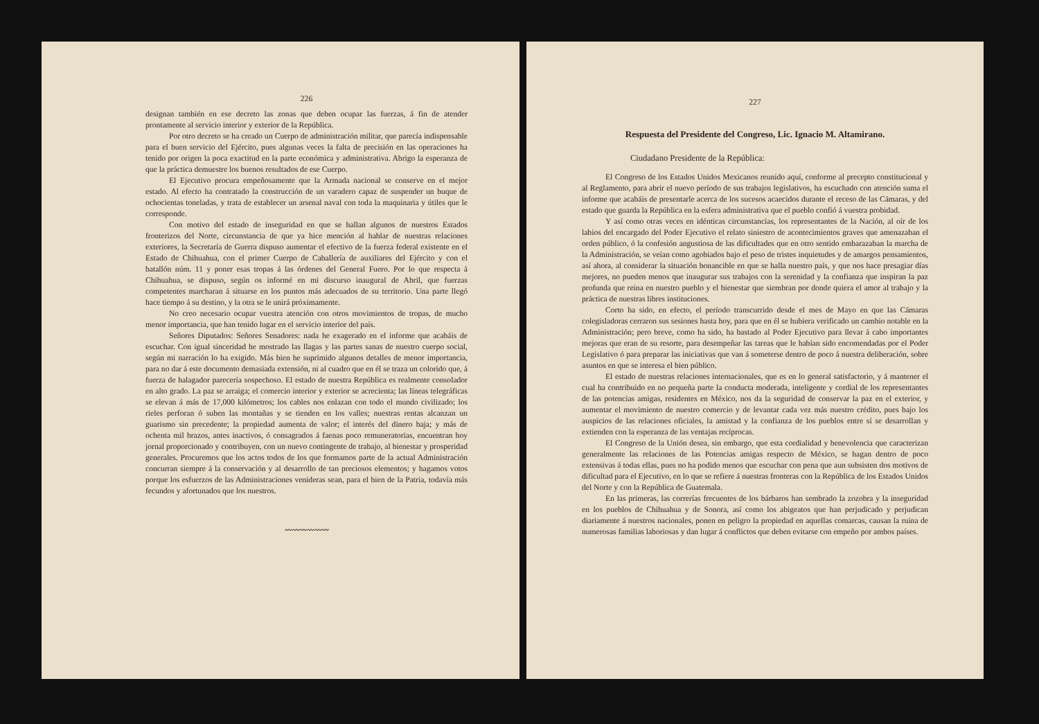226
designan también en ese decreto las zonas que deben ocupar las fuerzas, á fin de atender prontamente al servicio interior y exterior de la República.
Por otro decreto se ha creado un Cuerpo de administración militar, que parecía indispensable para el buen servicio del Ejército, pues algunas veces la falta de precisión en las operaciones ha tenido por origen la poca exactitud en la parte económica y administrativa. Abrigo la esperanza de que la práctica demuestre los buenos resultados de ese Cuerpo.
El Ejecutivo procura empeñosamente que la Armada nacional se conserve en el mejor estado. Al efecto ha contratado la construcción de un varadero capaz de suspender un buque de ochocientas toneladas, y trata de establecer un arsenal naval con toda la maquinaria y útiles que le corresponde.
Con motivo del estado de inseguridad en que se hallan algunos de nuestros Estados fronterizos del Norte, circunstancia de que ya hice mención al hablar de nuestras relaciones exteriores, la Secretaría de Guerra dispuso aumentar el efectivo de la fuerza federal existente en el Estado de Chihuahua, con el primer Cuerpo de Caballería de auxiliares del Ejército y con el batallón núm. 11 y poner esas tropas á las órdenes del General Fuero. Por lo que respecta á Chihuahua, se dispuso, según os informé en mi discurso inaugural de Abril, que fuerzas competentes marcharan á situarse en los puntos más adecuados de su territorio. Una parte llegó hace tiempo á su destino, y la otra se le unirá próximamente.
No creo necesario ocupar vuestra atención con otros movimientos de tropas, de mucho menor importancia, que han tenido lugar en el servicio interior del país.
Señores Diputados: Señores Senadores: nada he exagerado en el informe que acabáis de escuchar. Con igual sinceridad he mostrado las llagas y las partes sanas de nuestro cuerpo social, según mi narración lo ha exigido. Más bien he suprimido algunos detalles de menor importancia, para no dar á este documento demasiada extensión, ni al cuadro que en él se traza un colorido que, á fuerza de halagador parecería sospechoso. El estado de nuestra República es realmente consolador en alto grado. La paz se arraiga; el comercio interior y exterior se acrecienta; las líneas telegráficas se elevan á más de 17,000 kilómetros; los cables nos enlazan con todo el mundo civilizado; los rieles perforan ó suben las montañas y se tienden en los valles; nuestras rentas alcanzan un guarismo sin precedente; la propiedad aumenta de valor; el interés del dinero baja; y más de ochenta mil brazos, antes inactivos, ó consagrados á faenas poco remuneratorias, encuentran hoy jornal proporcionado y contribuyen, con un nuevo contingente de trabajo, al bienestar y prosperidad generales. Procuremos que los actos todos de los que formamos parte de la actual Administración concurran siempre á la conservación y al desarrollo de tan preciosos elementos; y hagamos votos porque los esfuerzos de las Administraciones venideras sean, para el bien de la Patria, todavía más fecundos y afortunados que los nuestros.
〰〰〰〰〰〰
227
Respuesta del Presidente del Congreso, Lic. Ignacio M. Altamirano.
Ciudadano Presidente de la República:
El Congreso de los Estados Unidos Mexicanos reunido aquí, conforme al precepto constitucional y al Reglamento, para abrir el nuevo período de sus trabajos legislativos, ha escuchado con atención suma el informe que acabáis de presentarle acerca de los sucesos acaecidos durante el receso de las Cámaras, y del estado que guarda la República en la esfera administrativa que el pueblo confió á vuestra probidad.
Y así como otras veces en idénticas circunstancias, los representantes de la Nación, al oír de los labios del encargado del Poder Ejecutivo el relato siniestro de acontecimientos graves que amenazaban el orden público, ó la confesión angustiosa de las dificultades que en otro sentido embarazaban la marcha de la Administración, se veían como agobiados bajo el peso de tristes inquietudes y de amargos pensamientos, así ahora, al considerar la situación bonancible en que se halla nuestro país, y que nos hace presagiar días mejores, no pueden menos que inaugurar sus trabajos con la serenidad y la confianza que inspiran la paz profunda que reina en nuestro pueblo y el bienestar que siembran por donde quiera el amor al trabajo y la práctica de nuestras libres instituciones.
Corto ha sido, en efecto, el período transcurrido desde el mes de Mayo en que las Cámaras colegisladoras cerraron sus sesiones hasta hoy, para que en él se hubiera verificado un cambio notable en la Administración; pero breve, como ha sido, ha bastado al Poder Ejecutivo para llevar á cabo importantes mejoras que eran de su resorte, para desempeñar las tareas que le habían sido encomendadas por el Poder Legislativo ó para preparar las iniciativas que van á someterse dentro de poco á nuestra deliberación, sobre asuntos en que se interesa el bien público.
El estado de nuestras relaciones internacionales, que es en lo general satisfactorio, y á mantener el cual ha contribuido en no pequeña parte la conducta moderada, inteligente y cordial de los representantes de las potencias amigas, residentes en México, nos da la seguridad de conservar la paz en el exterior, y aumentar el movimiento de nuestro comercio y de levantar cada vez más nuestro crédito, pues bajo los auspicios de las relaciones oficiales, la amistad y la confianza de los pueblos entre sí se desarrollan y extienden con la esperanza de las ventajas recíprocas.
El Congreso de la Unión desea, sin embargo, que esta cordialidad y benevolencia que caracterizan generalmente las relaciones de las Potencias amigas respecto de México, se hagan dentro de poco extensivas á todas ellas, pues no ha podido menos que escuchar con pena que aun subsisten dos motivos de dificultad para el Ejecutivo, en lo que se refiere á nuestras fronteras con la República de los Estados Unidos del Norte y con la República de Guatemala.
En las primeras, las correrías frecuentes de los bárbaros han sembrado la zozobra y la inseguridad en los pueblos de Chihuahua y de Sonora, así como los abigeatos que han perjudicado y perjudican diariamente á nuestros nacionales, ponen en peligro la propiedad en aquellas comarcas, causan la ruina de numerosas familias laboriosas y dan lugar á conflictos que deben evitarse con empeño por ambos países.